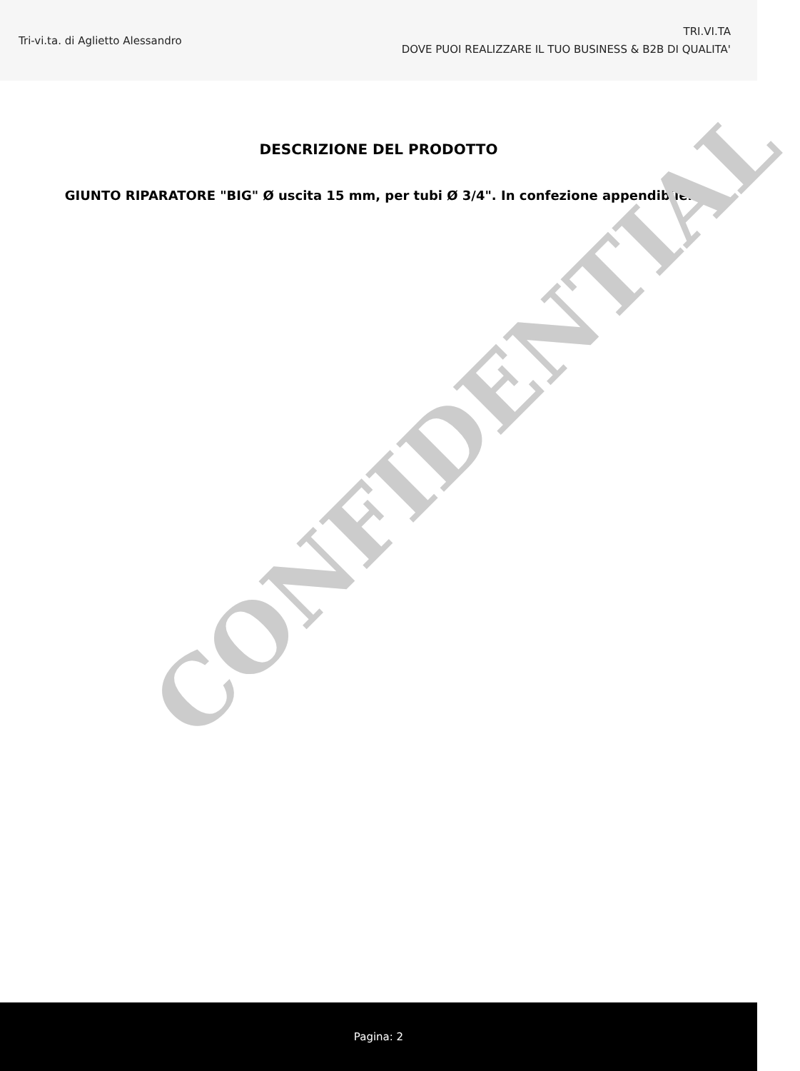Tri-vi.ta. di Aglietto Alessandro
TRI.VI.TA
DOVE PUOI REALIZZARE IL TUO BUSINESS & B2B DI QUALITA'
DESCRIZIONE DEL PRODOTTO
GIUNTO RIPARATORE "BIG" Ø uscita 15 mm, per tubi Ø 3/4". In confezione appendibile.
CONFIDENTIAL
Pagina: 2